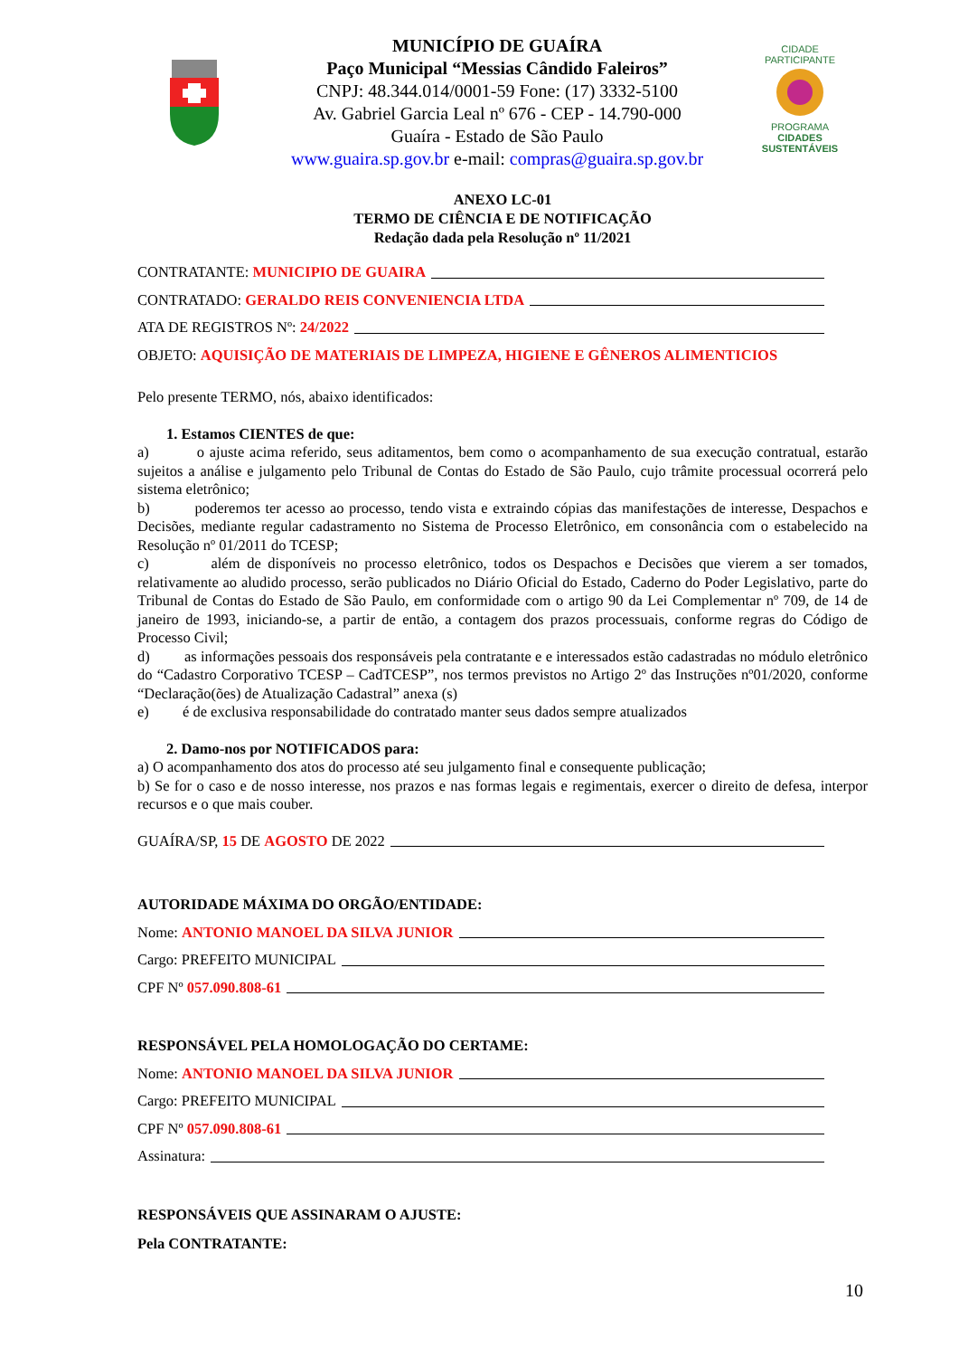MUNICÍPIO DE GUAÍRA
Paço Municipal “Messias Cândido Faleiros”
CNPJ: 48.344.014/0001-59 Fone: (17) 3332-5100
Av. Gabriel Garcia Leal nº 676 - CEP - 14.790-000
Guaíra - Estado de São Paulo
www.guaira.sp.gov.br e-mail: compras@guaira.sp.gov.br
CIDADE PARTICIPANTE
PROGRAMA
CIDADES
SUSTENTÁVEIS
ANEXO LC-01
TERMO DE CIÊNCIA E DE NOTIFICAÇÃO
Redação dada pela Resolução nº 11/2021
CONTRATANTE: MUNICIPIO DE GUAIRA
CONTRATADO: GERALDO REIS CONVENIENCIA LTDA
ATA DE REGISTROS Nº: 24/2022
OBJETO: AQUISIÇÃO DE MATERIAIS DE LIMPEZA, HIGIENE E GÊNEROS ALIMENTICIOS
Pelo presente TERMO, nós, abaixo identificados:
1. Estamos CIENTES de que:
a) o ajuste acima referido, seus aditamentos, bem como o acompanhamento de sua execução contratual, estarão sujeitos a análise e julgamento pelo Tribunal de Contas do Estado de São Paulo, cujo trâmite processual ocorrerá pelo sistema eletrônico;
b) poderemos ter acesso ao processo, tendo vista e extraindo cópias das manifestações de interesse, Despachos e Decisões, mediante regular cadastramento no Sistema de Processo Eletrônico, em consonância com o estabelecido na Resolução nº 01/2011 do TCESP;
c) além de disponíveis no processo eletrônico, todos os Despachos e Decisões que vierem a ser tomados, relativamente ao aludido processo, serão publicados no Diário Oficial do Estado, Caderno do Poder Legislativo, parte do Tribunal de Contas do Estado de São Paulo, em conformidade com o artigo 90 da Lei Complementar nº 709, de 14 de janeiro de 1993, iniciando-se, a partir de então, a contagem dos prazos processuais, conforme regras do Código de Processo Civil;
d) as informações pessoais dos responsáveis pela contratante e e interessados estão cadastradas no módulo eletrônico do “Cadastro Corporativo TCESP – CadTCESP”, nos termos previstos no Artigo 2º das Instruções nº01/2020, conforme “Declaração(ões) de Atualização Cadastral” anexa (s)
e) é de exclusiva responsabilidade do contratado manter seus dados sempre atualizados
2. Damo-nos por NOTIFICADOS para:
a) O acompanhamento dos atos do processo até seu julgamento final e consequente publicação;
b) Se for o caso e de nosso interesse, nos prazos e nas formas legais e regimentais, exercer o direito de defesa, interpor recursos e o que mais couber.
GUAÍRA/SP, 15 DE AGOSTO DE 2022
AUTORIDADE MÁXIMA DO ORGÃO/ENTIDADE:
Nome: ANTONIO MANOEL DA SILVA JUNIOR
Cargo: PREFEITO MUNICIPAL
CPF Nº 057.090.808-61
RESPONSÁVEL PELA HOMOLOGAÇÃO DO CERTAME:
Nome: ANTONIO MANOEL DA SILVA JUNIOR
Cargo: PREFEITO MUNICIPAL
CPF Nº 057.090.808-61
Assinatura:
RESPONSÁVEIS QUE ASSINARAM O AJUSTE:
Pela CONTRATANTE:
10